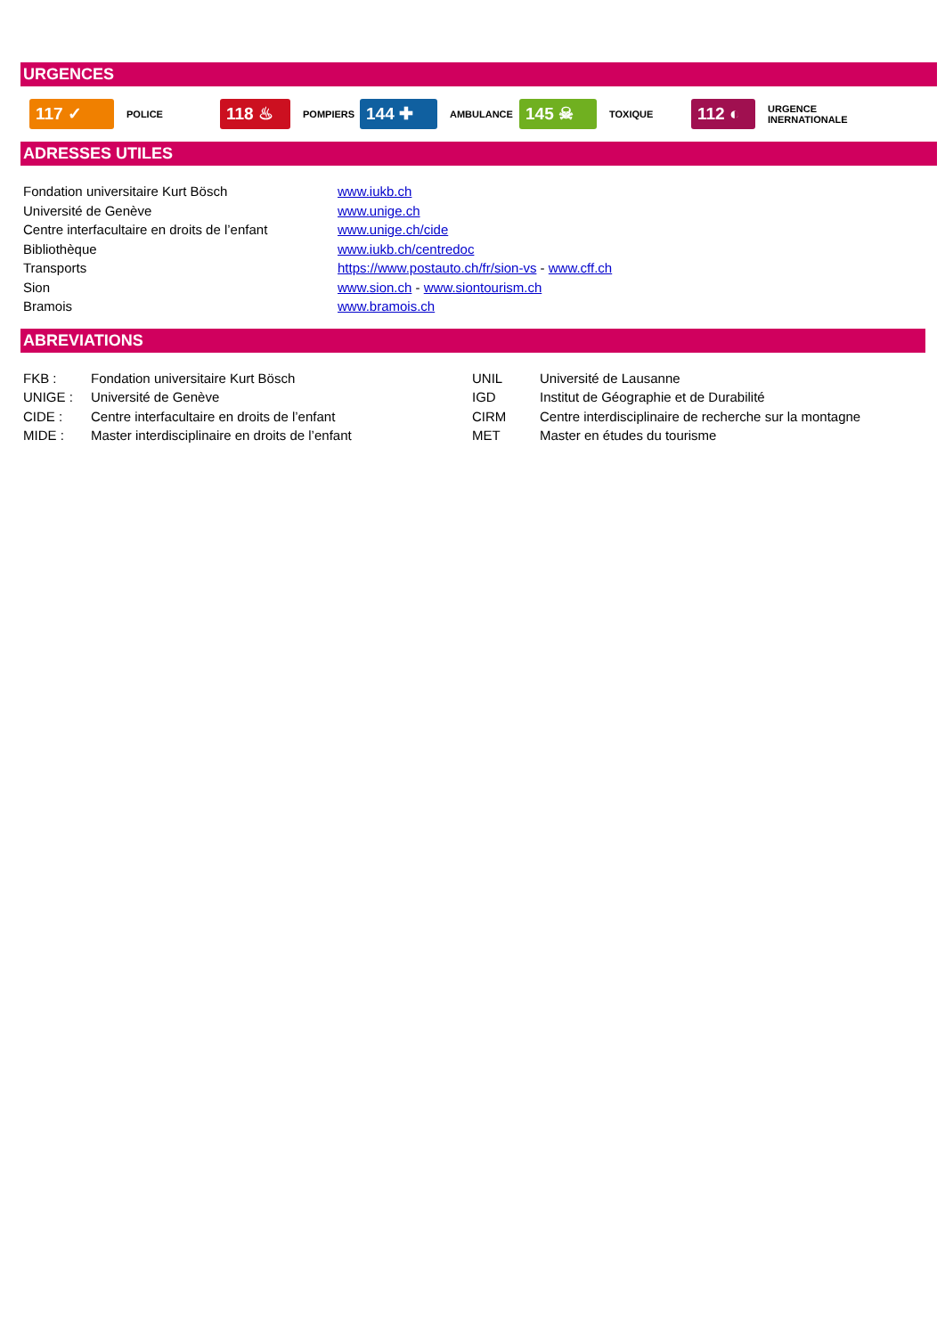URGENCES
117 ✓ POLICE 118 ♨ POMPIERS 144 ✚ AMBULANCE 145 ☠ TOXIQUE 112 ◐ URGENCE
INERNATIONALE
ADRESSES UTILES
| Fondation universitaire Kurt Bösch | www.iukb.ch |
| Université de Genève | www.unige.ch |
| Centre interfacultaire en droits de l’enfant | www.unige.ch/cide |
| Bibliothèque | www.iukb.ch/centredoc |
| Transports | https://www.postauto.ch/fr/sion-vs - www.cff.ch |
| Sion | www.sion.ch - www.siontourism.ch |
| Bramois | www.bramois.ch |
ABREVIATIONS
| FKB : | Fondation universitaire Kurt Bösch | UNIL | Université de Lausanne |
| UNIGE : | Université de Genève | IGD | Institut de Géographie et de Durabilité |
| CIDE : | Centre interfacultaire en droits de l’enfant | CIRM | Centre interdisciplinaire de recherche sur la montagne |
| MIDE : | Master interdisciplinaire en droits de l’enfant | MET | Master en études du tourisme |